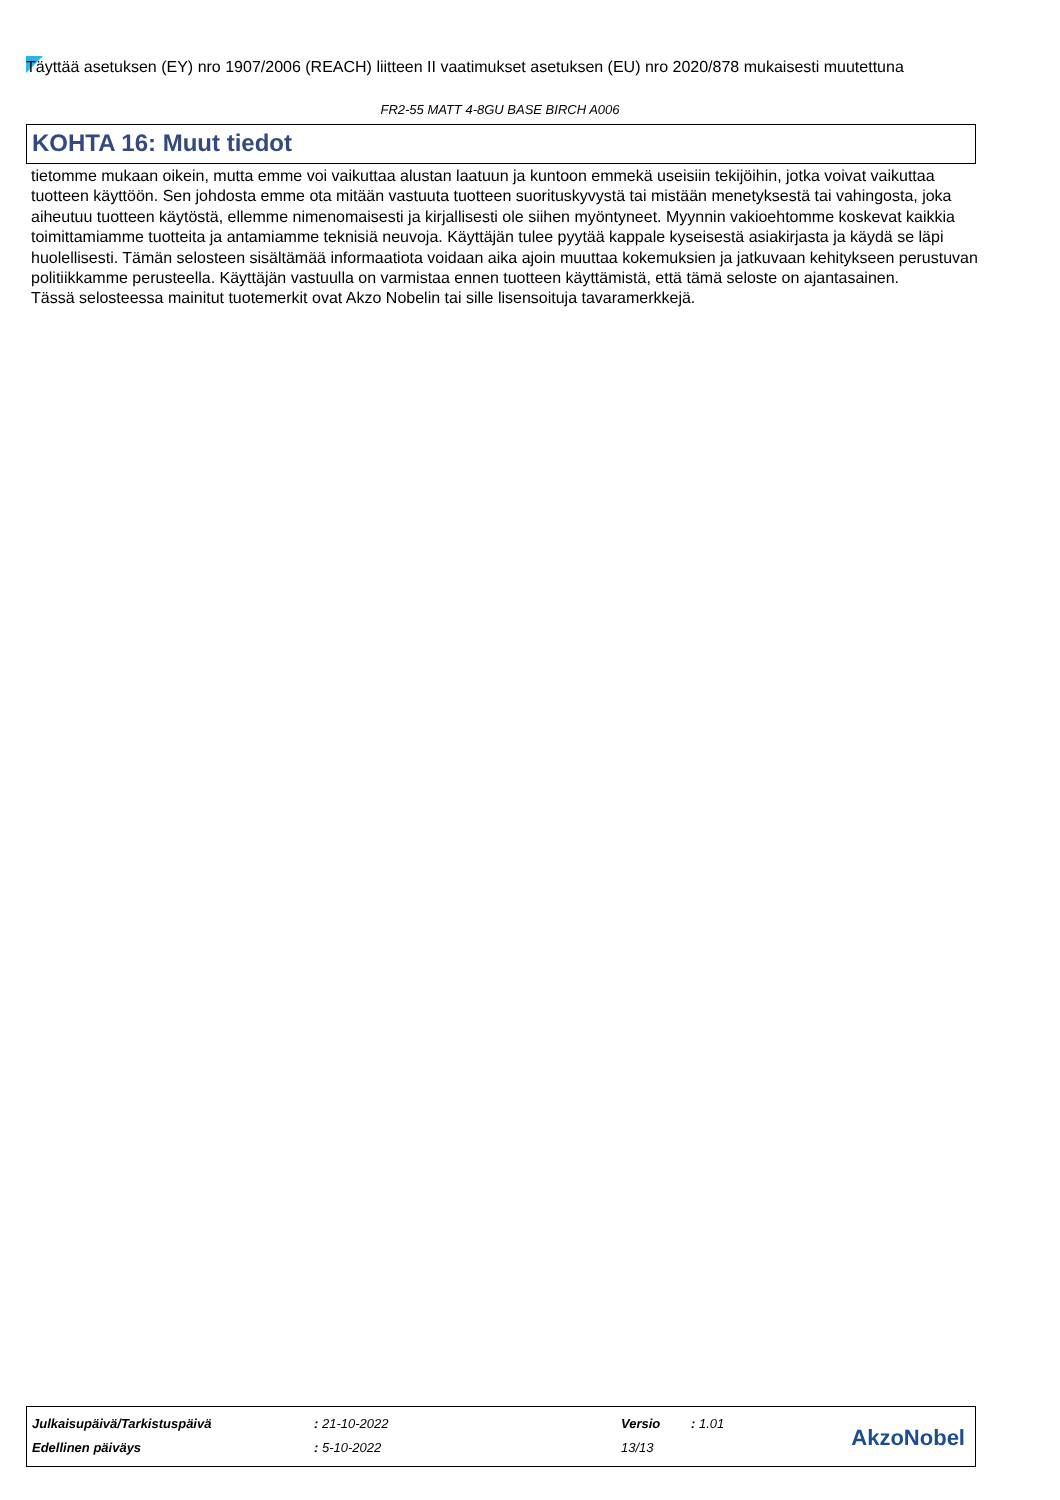Täyttää asetuksen (EY) nro 1907/2006 (REACH) liitteen II vaatimukset asetuksen (EU) nro 2020/878 mukaisesti muutettuna
FR2-55 MATT 4-8GU BASE BIRCH A006
KOHTA 16: Muut tiedot
tietomme mukaan oikein, mutta emme voi vaikuttaa alustan laatuun ja kuntoon emmekä useisiin tekijöihin, jotka voivat vaikuttaa tuotteen käyttöön. Sen johdosta emme ota mitään vastuuta tuotteen suorituskyvystä tai mistään menetyksestä tai vahingosta, joka aiheutuu tuotteen käytöstä, ellemme nimenomaisesti ja kirjallisesti ole siihen myöntyneet. Myynnin vakioehtomme koskevat kaikkia toimittamiamme tuotteita ja antamiamme teknisiä neuvoja. Käyttäjän tulee pyytää kappale kyseisestä asiakirjasta ja käydä se läpi huolellisesti. Tämän selosteen sisältämää informaatiota voidaan aika ajoin muuttaa kokemuksien ja jatkuvaan kehitykseen perustuvan politiikkamme perusteella. Käyttäjän vastuulla on varmistaa ennen tuotteen käyttämistä, että tämä seloste on ajantasainen.
Tässä selosteessa mainitut tuotemerkit ovat Akzo Nobelin tai sille lisensoituja tavaramerkkejä.
| Julkaisupäivä/Tarkistuspäivä | : 21-10-2022 | Versio | : 1.01 |
| Edellinen päiväys | : 5-10-2022 | 13/13 | |
AkzoNobel